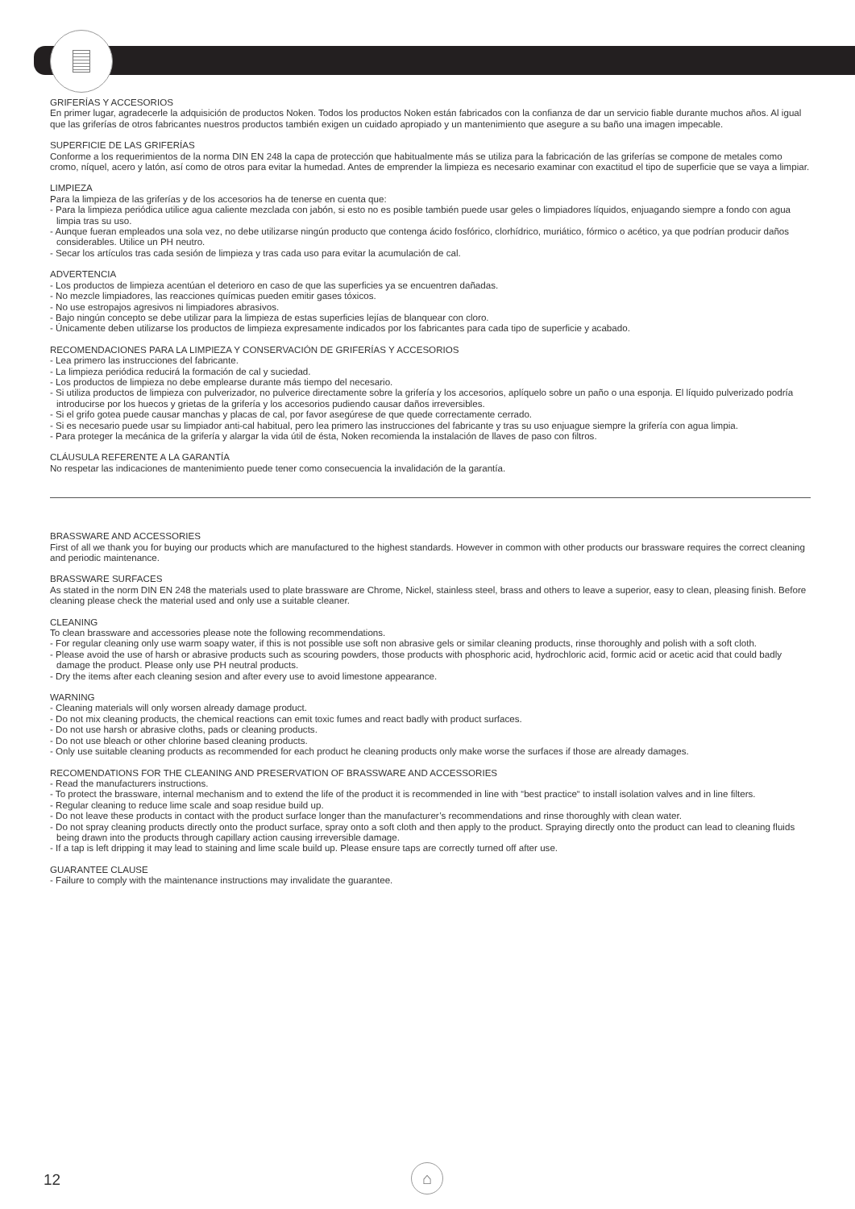GRIFERÍAS Y ACCESORIOS
En primer lugar, agradecerle la adquisición de productos Noken. Todos los productos Noken están fabricados con la confianza de dar un servicio fiable durante muchos años. Al igual que las griferías de otros fabricantes nuestros productos también exigen un cuidado apropiado y un mantenimiento que asegure a su baño una imagen impecable.
SUPERFICIE DE LAS GRIFERÍAS
Conforme a los requerimientos de la norma DIN EN 248 la capa de protección que habitualmente más se utiliza para la fabricación de las griferías se compone de metales como cromo, níquel, acero y latón, así como de otros para evitar la humedad. Antes de emprender la limpieza es necesario examinar con exactitud el tipo de superficie que se vaya a limpiar.
LIMPIEZA
Para la limpieza de las griferías y de los accesorios ha de tenerse en cuenta que:
- Para la limpieza periódica utilice agua caliente mezclada con jabón, si esto no es posible también puede usar geles o limpiadores líquidos, enjuagando siempre a fondo con agua limpia tras su uso.
- Aunque fueran empleados una sola vez, no debe utilizarse ningún producto que contenga ácido fosfórico, clorhídrico, muriático, fórmico o acético, ya que podrían producir daños considerables. Utilice un PH neutro.
- Secar los artículos tras cada sesión de limpieza y tras cada uso para evitar la acumulación de cal.
ADVERTENCIA
- Los productos de limpieza acentúan el deterioro en caso de que las superficies ya se encuentren dañadas.
- No mezcle limpiadores, las reacciones químicas pueden emitir gases tóxicos.
- No use estropajos agresivos ni limpiadores abrasivos.
- Bajo ningún concepto se debe utilizar para la limpieza de estas superficies lejías de blanquear con cloro.
- Únicamente deben utilizarse los productos de limpieza expresamente indicados por los fabricantes para cada tipo de superficie y acabado.
RECOMENDACIONES PARA LA LIMPIEZA Y CONSERVACIÓN DE GRIFERÍAS Y ACCESORIOS
- Lea primero las instrucciones del fabricante.
- La limpieza periódica reducirá la formación de cal y suciedad.
- Los productos de limpieza no debe emplearse durante más tiempo del necesario.
- Si utiliza productos de limpieza con pulverizador, no pulverice directamente sobre la grifería y los accesorios, aplíquelo sobre un paño o una esponja. El líquido pulverizado podría introducirse por los huecos y grietas de la grifería y los accesorios pudiendo causar daños irreversibles.
- Si el grifo gotea puede causar manchas y placas de cal, por favor asegúrese de que quede correctamente cerrado.
- Si es necesario puede usar su limpiador anti-cal habitual, pero lea primero las instrucciones del fabricante y tras su uso enjuague siempre la grifería con agua limpia.
- Para proteger la mecánica de la grifería y alargar la vida útil de ésta, Noken recomienda la instalación de llaves de paso con filtros.
CLÁUSULA REFERENTE A LA GARANTÍA
No respetar las indicaciones de mantenimiento puede tener como consecuencia la invalidación de la garantía.
BRASSWARE AND ACCESSORIES
First of all we thank you for buying our products which are manufactured to the highest standards. However in common with other products our brassware requires the correct cleaning and periodic maintenance.
BRASSWARE SURFACES
As stated in the norm DIN EN 248 the materials used to plate brassware are Chrome, Nickel, stainless steel, brass and others to leave a superior, easy to clean, pleasing finish. Before cleaning please check the material used and only use a suitable cleaner.
CLEANING
To clean brassware and accessories please note the following recommendations.
- For regular cleaning only use warm soapy water, if this is not possible use soft non abrasive gels or similar cleaning products, rinse thoroughly and polish with a soft cloth.
- Please avoid the use of harsh or abrasive products such as scouring powders, those products with phosphoric acid, hydrochloric acid, formic acid or acetic acid that could badly damage the product. Please only use PH neutral products.
- Dry the items after each cleaning sesion and after every use to avoid limestone appearance.
WARNING
- Cleaning materials will only worsen already damage product.
- Do not mix cleaning products, the chemical reactions can emit toxic fumes and react badly with product surfaces.
- Do not use harsh or abrasive cloths, pads or cleaning products.
- Do not use bleach or other chlorine based cleaning products.
- Only use suitable cleaning products as recommended for each product he cleaning products only make worse the surfaces if those are already damages.
RECOMENDATIONS FOR THE CLEANING AND PRESERVATION OF BRASSWARE AND ACCESSORIES
- Read the manufacturers instructions.
- To protect the brassware, internal mechanism and to extend the life of the product it is recommended in line with “best practice“ to install isolation valves and in line filters.
- Regular cleaning to reduce lime scale and soap residue build up.
- Do not leave these products in contact with the product surface longer than the manufacturer’s recommendations and rinse thoroughly with clean water.
- Do not spray cleaning products directly onto the product surface, spray onto a soft cloth and then apply to the product. Spraying directly onto the product can lead to cleaning fluids being drawn into the products through capillary action causing irreversible damage.
- If a tap is left dripping it may lead to staining and lime scale build up. Please ensure taps are correctly turned off after use.
GUARANTEE CLAUSE
- Failure to comply with the maintenance instructions may invalidate the guarantee.
12 ⌂